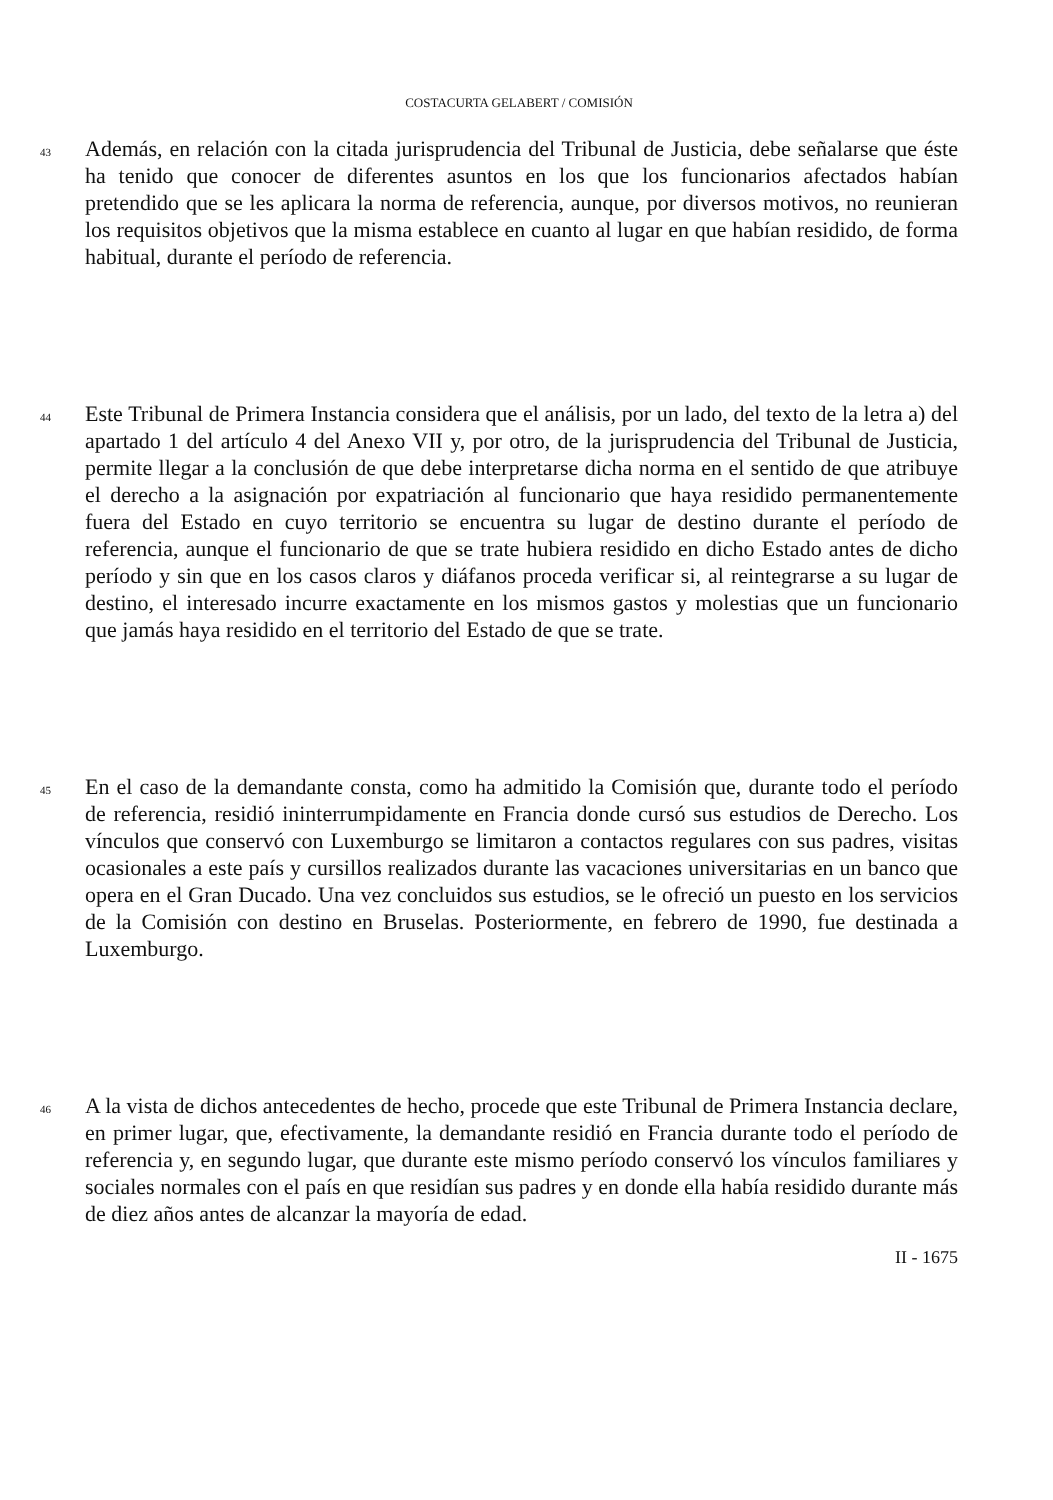COSTACURTA GELABERT / COMISIÓN
43
Además, en relación con la citada jurisprudencia del Tribunal de Justicia, debe señalarse que éste ha tenido que conocer de diferentes asuntos en los que los funcionarios afectados habían pretendido que se les aplicara la norma de referencia, aunque, por diversos motivos, no reunieran los requisitos objetivos que la misma establece en cuanto al lugar en que habían residido, de forma habitual, durante el período de referencia.
44
Este Tribunal de Primera Instancia considera que el análisis, por un lado, del texto de la letra a) del apartado 1 del artículo 4 del Anexo VII y, por otro, de la jurisprudencia del Tribunal de Justicia, permite llegar a la conclusión de que debe interpretarse dicha norma en el sentido de que atribuye el derecho a la asignación por expatriación al funcionario que haya residido permanentemente fuera del Estado en cuyo territorio se encuentra su lugar de destino durante el período de referencia, aunque el funcionario de que se trate hubiera residido en dicho Estado antes de dicho período y sin que en los casos claros y diáfanos proceda verificar si, al reintegrarse a su lugar de destino, el interesado incurre exactamente en los mismos gastos y molestias que un funcionario que jamás haya residido en el territorio del Estado de que se trate.
45
En el caso de la demandante consta, como ha admitido la Comisión que, durante todo el período de referencia, residió ininterrumpidamente en Francia donde cursó sus estudios de Derecho. Los vínculos que conservó con Luxemburgo se limitaron a contactos regulares con sus padres, visitas ocasionales a este país y cursillos realizados durante las vacaciones universitarias en un banco que opera en el Gran Ducado. Una vez concluidos sus estudios, se le ofreció un puesto en los servicios de la Comisión con destino en Bruselas. Posteriormente, en febrero de 1990, fue destinada a Luxemburgo.
46
A la vista de dichos antecedentes de hecho, procede que este Tribunal de Primera Instancia declare, en primer lugar, que, efectivamente, la demandante residió en Francia durante todo el período de referencia y, en segundo lugar, que durante este mismo período conservó los vínculos familiares y sociales normales con el país en que residían sus padres y en donde ella había residido durante más de diez años antes de alcanzar la mayoría de edad.
II - 1675